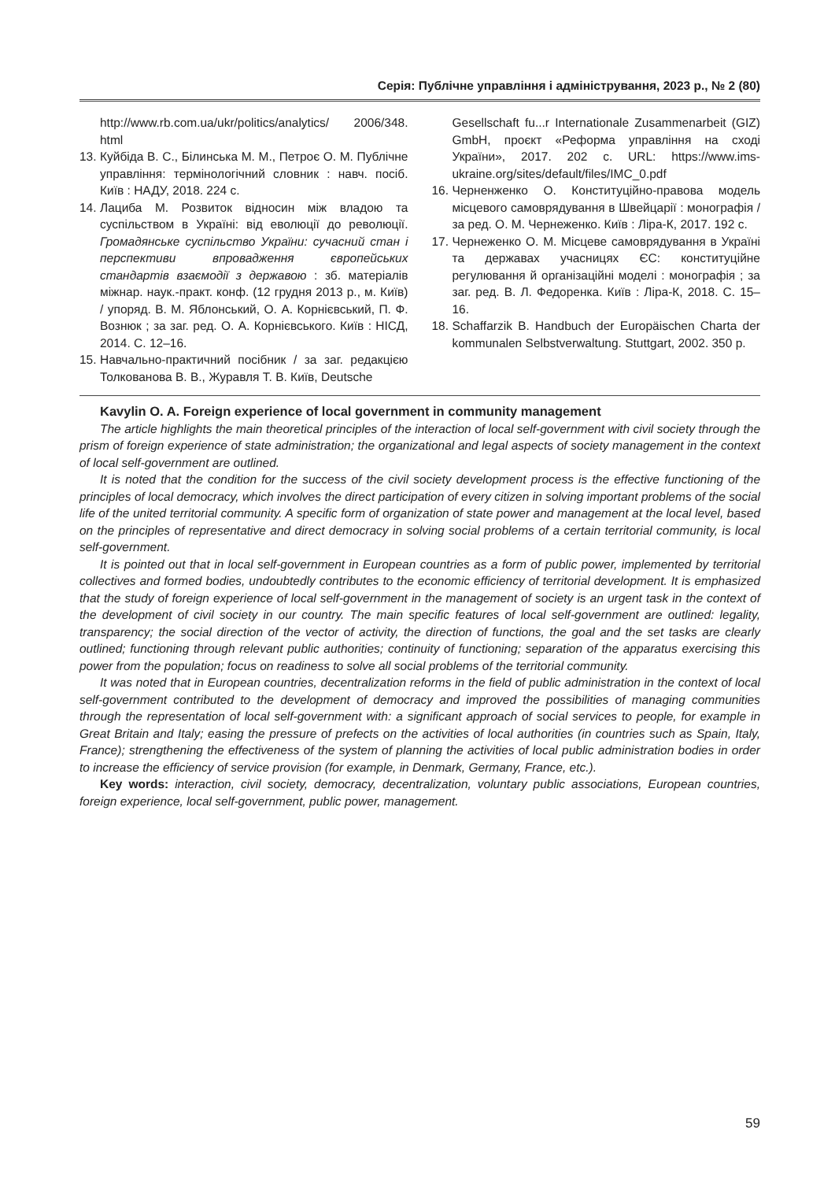Серія: Публічне управління і адміністрування, 2023 р., № 2 (80)
http://www.rb.com.ua/ukr/politics/analytics/ 2006/348. html
13. Куйбіда В. С., Білинська М. М., Петроє О. М. Публічне управління: термінологічний словник : навч. посіб. Київ : НАДУ, 2018. 224 с.
14. Лациба М. Розвиток відносин між владою та суспільством в Україні: від еволюції до революції. Громадянське суспільство України: сучасний стан і перспективи впровадження європейських стандартів взаємодії з державою : зб. матеріалів міжнар. наук.-практ. конф. (12 грудня 2013 р., м. Київ) / упоряд. В. М. Яблонський, О. А. Корнієвський, П. Ф. Вознюк ; за заг. ред. О. А. Корнієвського. Київ : НІСД, 2014. С. 12–16.
15. Навчально-практичний посібник / за заг. редакцією Толкованова В. В., Журавля Т. В. Київ, Deutsche
Gesellschaft fu...r Internationale Zusammenarbeit (GIZ) GmbH, проєкт «Реформа управління на сході України», 2017. 202 с. URL: https://www.ims-ukraine.org/sites/default/files/IMC_0.pdf
16. Черненженко О. Конституційно-правова модель місцевого самоврядування в Швейцарії : монографія / за ред. О. М. Чернеженко. Київ : Ліра-К, 2017. 192 с.
17. Чернеженко О. М. Місцеве самоврядування в Україні та державах учасницях ЄС: конституційне регулювання й організаційні моделі : монографія ; за заг. ред. В. Л. Федоренка. Київ : Ліра-К, 2018. С. 15–16.
18. Schaffarzik B. Handbuch der Europäischen Charta der kommunalen Selbstverwaltung. Stuttgart, 2002. 350 p.
Kavylin O. A. Foreign experience of local government in community management
The article highlights the main theoretical principles of the interaction of local self-government with civil society through the prism of foreign experience of state administration; the organizational and legal aspects of society management in the context of local self-government are outlined.
It is noted that the condition for the success of the civil society development process is the effective functioning of the principles of local democracy, which involves the direct participation of every citizen in solving important problems of the social life of the united territorial community. A specific form of organization of state power and management at the local level, based on the principles of representative and direct democracy in solving social problems of a certain territorial community, is local self-government.
It is pointed out that in local self-government in European countries as a form of public power, implemented by territorial collectives and formed bodies, undoubtedly contributes to the economic efficiency of territorial development. It is emphasized that the study of foreign experience of local self-government in the management of society is an urgent task in the context of the development of civil society in our country. The main specific features of local self-government are outlined: legality, transparency; the social direction of the vector of activity, the direction of functions, the goal and the set tasks are clearly outlined; functioning through relevant public authorities; continuity of functioning; separation of the apparatus exercising this power from the population; focus on readiness to solve all social problems of the territorial community.
It was noted that in European countries, decentralization reforms in the field of public administration in the context of local self-government contributed to the development of democracy and improved the possibilities of managing communities through the representation of local self-government with: a significant approach of social services to people, for example in Great Britain and Italy; easing the pressure of prefects on the activities of local authorities (in countries such as Spain, Italy, France); strengthening the effectiveness of the system of planning the activities of local public administration bodies in order to increase the efficiency of service provision (for example, in Denmark, Germany, France, etc.).
Key words: interaction, civil society, democracy, decentralization, voluntary public associations, European countries, foreign experience, local self-government, public power, management.
59